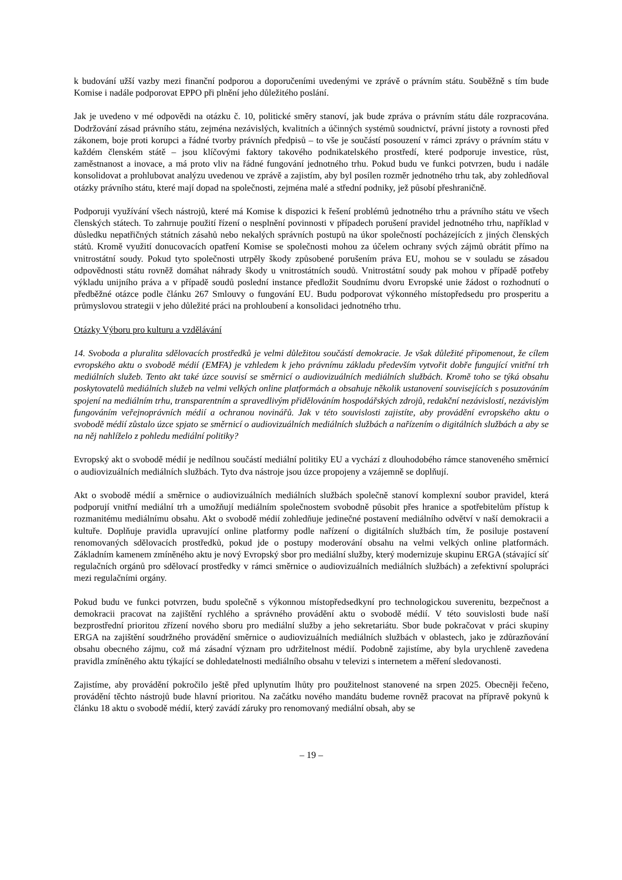k budování užší vazby mezi finanční podporou a doporučeními uvedenými ve zprávě o právním státu. Souběžně s tím bude Komise i nadále podporovat EPPO při plnění jeho důležitého poslání.
Jak je uvedeno v mé odpovědi na otázku č. 10, politické směry stanoví, jak bude zpráva o právním státu dále rozpracována. Dodržování zásad právního státu, zejména nezávislých, kvalitních a účinných systémů soudnictví, právní jistoty a rovnosti před zákonem, boje proti korupci a řádné tvorby právních předpisů – to vše je součástí posouzení v rámci zprávy o právním státu v každém členském státě – jsou klíčovými faktory takového podnikatelského prostředí, které podporuje investice, růst, zaměstnanost a inovace, a má proto vliv na řádné fungování jednotného trhu. Pokud budu ve funkci potvrzen, budu i nadále konsolidovat a prohlubovat analýzu uvedenou ve zprávě a zajistím, aby byl posílen rozměr jednotného trhu tak, aby zohledňoval otázky právního státu, které mají dopad na společnosti, zejména malé a střední podniky, jež působí přeshraničně.
Podporuji využívání všech nástrojů, které má Komise k dispozici k řešení problémů jednotného trhu a právního státu ve všech členských státech. To zahrnuje použití řízení o nesplnění povinnosti v případech porušení pravidel jednotného trhu, například v důsledku nepatřičných státních zásahů nebo nekalých správních postupů na úkor společností pocházejících z jiných členských států. Kromě využití donucovacích opatření Komise se společnosti mohou za účelem ochrany svých zájmů obrátit přímo na vnitrostátní soudy. Pokud tyto společnosti utrpěly škody způsobené porušením práva EU, mohou se v souladu se zásadou odpovědnosti státu rovněž domáhat náhrady škody u vnitrostátních soudů. Vnitrostátní soudy pak mohou v případě potřeby výkladu unijního práva a v případě soudů poslední instance předložit Soudnímu dvoru Evropské unie žádost o rozhodnutí o předběžné otázce podle článku 267 Smlouvy o fungování EU. Budu podporovat výkonného místopředsedu pro prosperitu a průmyslovou strategii v jeho důležité práci na prohloubení a konsolidaci jednotného trhu.
Otázky Výboru pro kulturu a vzdělávání
14. Svoboda a pluralita sdělovacích prostředků je velmi důležitou součástí demokracie. Je však důležité připomenout, že cílem evropského aktu o svobodě médií (EMFA) je vzhledem k jeho právnímu základu především vytvořit dobře fungující vnitřní trh mediálních služeb. Tento akt také úzce souvisí se směrnicí o audiovizuálních mediálních službách. Kromě toho se týká obsahu poskytovatelů mediálních služeb na velmi velkých online platformách a obsahuje několik ustanovení souvisejících s posuzováním spojení na mediálním trhu, transparentním a spravedlivým přidělováním hospodářských zdrojů, redakční nezávislostí, nezávislým fungováním veřejnoprávních médií a ochranou novinářů. Jak v této souvislosti zajistíte, aby provádění evropského aktu o svobodě médií zůstalo úzce spjato se směrnicí o audiovizuálních mediálních službách a nařízením o digitálních službách a aby se na něj nahlíželo z pohledu mediální politiky?
Evropský akt o svobodě médií je nedílnou součástí mediální politiky EU a vychází z dlouhodobého rámce stanoveného směrnicí o audiovizuálních mediálních službách. Tyto dva nástroje jsou úzce propojeny a vzájemně se doplňují.
Akt o svobodě médií a směrnice o audiovizuálních mediálních službách společně stanoví komplexní soubor pravidel, která podporují vnitřní mediální trh a umožňují mediálním společnostem svobodně působit přes hranice a spotřebitelům přístup k rozmanitému mediálnímu obsahu. Akt o svobodě médií zohledňuje jedinečné postavení mediálního odvětví v naší demokracii a kultuře. Doplňuje pravidla upravující online platformy podle nařízení o digitálních službách tím, že posiluje postavení renomovaných sdělovacích prostředků, pokud jde o postupy moderování obsahu na velmi velkých online platformách. Základním kamenem zmíněného aktu je nový Evropský sbor pro mediální služby, který modernizuje skupinu ERGA (stávající síť regulačních orgánů pro sdělovací prostředky v rámci směrnice o audiovizuálních mediálních službách) a zefektivní spolupráci mezi regulačními orgány.
Pokud budu ve funkci potvrzen, budu společně s výkonnou místopředsedkyní pro technologickou suverenitu, bezpečnost a demokracii pracovat na zajištění rychlého a správného provádění aktu o svobodě médií. V této souvislosti bude naší bezprostřední prioritou zřízení nového sboru pro mediální služby a jeho sekretariátu. Sbor bude pokračovat v práci skupiny ERGA na zajištění soudržného provádění směrnice o audiovizuálních mediálních službách v oblastech, jako je zdůrazňování obsahu obecného zájmu, což má zásadní význam pro udržitelnost médií. Podobně zajistíme, aby byla urychleně zavedena pravidla zmíněného aktu týkající se dohledatelnosti mediálního obsahu v televizi s internetem a měření sledovanosti.
Zajistíme, aby provádění pokročilo ještě před uplynutím lhůty pro použitelnost stanovené na srpen 2025. Obecněji řečeno, provádění těchto nástrojů bude hlavní prioritou. Na začátku nového mandátu budeme rovněž pracovat na přípravě pokynů k článku 18 aktu o svobodě médií, který zavádí záruky pro renomovaný mediální obsah, aby se
– 19 –